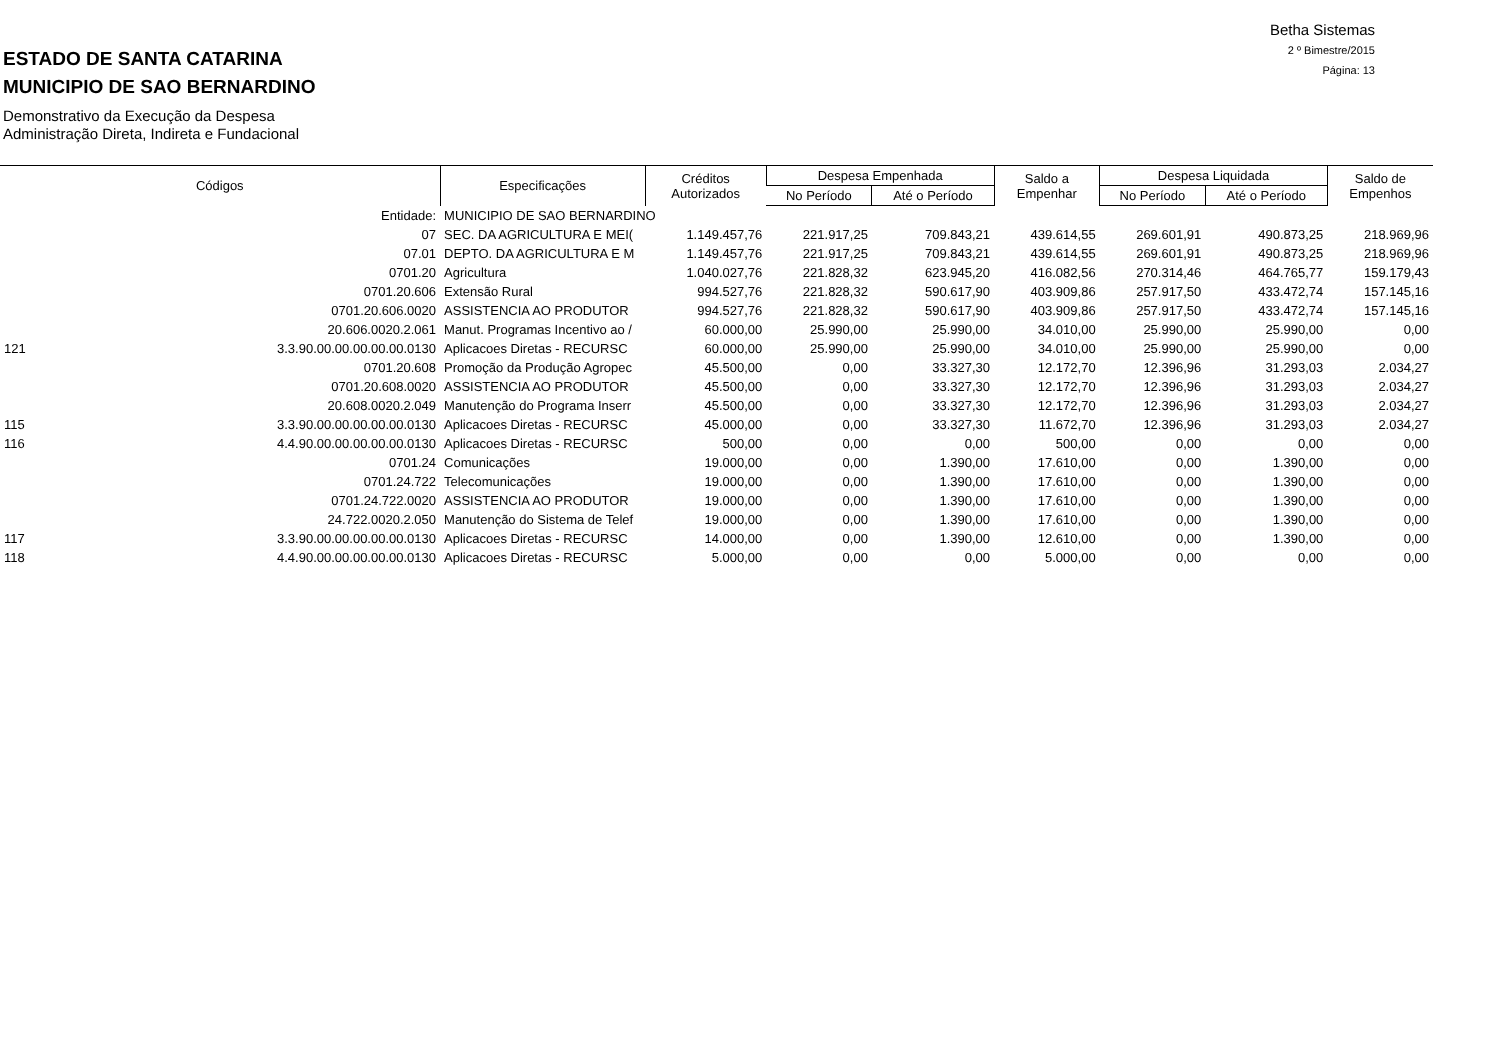Betha Sistemas
2 º Bimestre/2015
Página: 13
ESTADO DE SANTA CATARINA
MUNICIPIO DE SAO BERNARDINO
Demonstrativo da Execução da Despesa
Administração Direta, Indireta e Fundacional
| Códigos | | Especificações | Créditos Autorizados | Despesa Empenhada | | Saldo a Empenhar | Despesa Liquidada | | Saldo de Empenhos |
| --- | --- | --- | --- | --- | --- | --- | --- | --- | --- |
| | | | | No Período | Até o Período | | No Período | Até o Período | |
| | Entidade: | MUNICIPIO DE SAO BERNARDINO | | | | | | | |
| | 07 | SEC. DA AGRICULTURA E MEI( | 1.149.457,76 | 221.917,25 | 709.843,21 | 439.614,55 | 269.601,91 | 490.873,25 | 218.969,96 |
| | 07.01 | DEPTO. DA AGRICULTURA E M | 1.149.457,76 | 221.917,25 | 709.843,21 | 439.614,55 | 269.601,91 | 490.873,25 | 218.969,96 |
| | 0701.20 | Agricultura | 1.040.027,76 | 221.828,32 | 623.945,20 | 416.082,56 | 270.314,46 | 464.765,77 | 159.179,43 |
| | 0701.20.606 | Extensão Rural | 994.527,76 | 221.828,32 | 590.617,90 | 403.909,86 | 257.917,50 | 433.472,74 | 157.145,16 |
| | 0701.20.606.0020 | ASSISTENCIA AO PRODUTOR | 994.527,76 | 221.828,32 | 590.617,90 | 403.909,86 | 257.917,50 | 433.472,74 | 157.145,16 |
| | 20.606.0020.2.061 | Manut. Programas Incentivo ao / | 60.000,00 | 25.990,00 | 25.990,00 | 34.010,00 | 25.990,00 | 25.990,00 | 0,00 |
| 121 | 3.3.90.00.00.00.00.00.0130 | Aplicacoes Diretas - RECURSC | 60.000,00 | 25.990,00 | 25.990,00 | 34.010,00 | 25.990,00 | 25.990,00 | 0,00 |
| | 0701.20.608 | Promoção da Produção Agropec | 45.500,00 | 0,00 | 33.327,30 | 12.172,70 | 12.396,96 | 31.293,03 | 2.034,27 |
| | 0701.20.608.0020 | ASSISTENCIA AO PRODUTOR | 45.500,00 | 0,00 | 33.327,30 | 12.172,70 | 12.396,96 | 31.293,03 | 2.034,27 |
| | 20.608.0020.2.049 | Manutenção do Programa Inserr | 45.500,00 | 0,00 | 33.327,30 | 12.172,70 | 12.396,96 | 31.293,03 | 2.034,27 |
| 115 | 3.3.90.00.00.00.00.00.0130 | Aplicacoes Diretas - RECURSC | 45.000,00 | 0,00 | 33.327,30 | 11.672,70 | 12.396,96 | 31.293,03 | 2.034,27 |
| 116 | 4.4.90.00.00.00.00.00.0130 | Aplicacoes Diretas - RECURSC | 500,00 | 0,00 | 0,00 | 500,00 | 0,00 | 0,00 | 0,00 |
| | 0701.24 | Comunicações | 19.000,00 | 0,00 | 1.390,00 | 17.610,00 | 0,00 | 1.390,00 | 0,00 |
| | 0701.24.722 | Telecomunicações | 19.000,00 | 0,00 | 1.390,00 | 17.610,00 | 0,00 | 1.390,00 | 0,00 |
| | 0701.24.722.0020 | ASSISTENCIA AO PRODUTOR | 19.000,00 | 0,00 | 1.390,00 | 17.610,00 | 0,00 | 1.390,00 | 0,00 |
| | 24.722.0020.2.050 | Manutenção do Sistema de Telef | 19.000,00 | 0,00 | 1.390,00 | 17.610,00 | 0,00 | 1.390,00 | 0,00 |
| 117 | 3.3.90.00.00.00.00.00.0130 | Aplicacoes Diretas - RECURSC | 14.000,00 | 0,00 | 1.390,00 | 12.610,00 | 0,00 | 1.390,00 | 0,00 |
| 118 | 4.4.90.00.00.00.00.00.0130 | Aplicacoes Diretas - RECURSC | 5.000,00 | 0,00 | 0,00 | 5.000,00 | 0,00 | 0,00 | 0,00 |